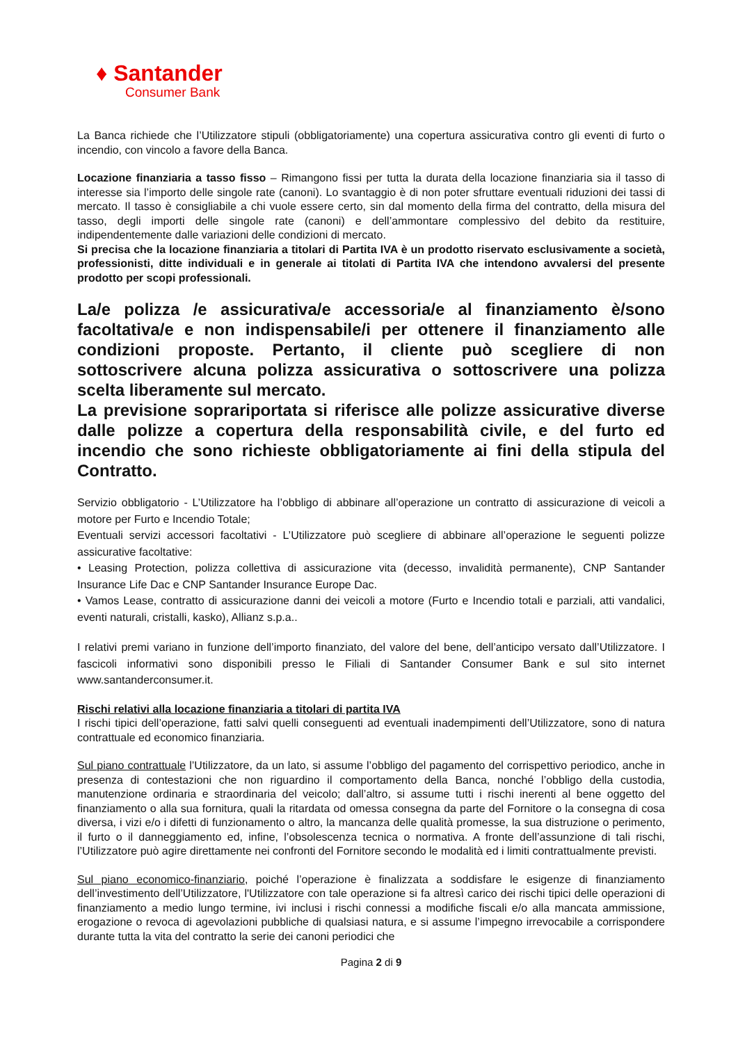♦ Santander
Consumer Bank
La Banca richiede che l’Utilizzatore stipuli (obbligatoriamente) una copertura assicurativa contro gli eventi di furto o incendio, con vincolo a favore della Banca.
Locazione finanziaria a tasso fisso – Rimangono fissi per tutta la durata della locazione finanziaria sia il tasso di interesse sia l’importo delle singole rate (canoni). Lo svantaggio è di non poter sfruttare eventuali riduzioni dei tassi di mercato. Il tasso è consigliabile a chi vuole essere certo, sin dal momento della firma del contratto, della misura del tasso, degli importi delle singole rate (canoni) e dell’ammontare complessivo del debito da restituire, indipendentemente dalle variazioni delle condizioni di mercato.
Si precisa che la locazione finanziaria a titolari di Partita IVA è un prodotto riservato esclusivamente a società, professionisti, ditte individuali e in generale ai titolati di Partita IVA che intendono avvalersi del presente prodotto per scopi professionali.
La/e polizza /e assicurativa/e accessoria/e al finanziamento è/sono facoltativa/e e non indispensabile/i per ottenere il finanziamento alle condizioni proposte. Pertanto, il cliente può scegliere di non sottoscrivere alcuna polizza assicurativa o sottoscrivere una polizza scelta liberamente sul mercato.
La previsione soprariportata si riferisce alle polizze assicurative diverse dalle polizze a copertura della responsabilità civile, e del furto ed incendio che sono richieste obbligatoriamente ai fini della stipula del Contratto.
Servizio obbligatorio - L’Utilizzatore ha l’obbligo di abbinare all’operazione un contratto di assicurazione di veicoli a motore per Furto e Incendio Totale;
Eventuali servizi accessori facoltativi - L’Utilizzatore può scegliere di abbinare all’operazione le seguenti polizze assicurative facoltative:
• Leasing Protection, polizza collettiva di assicurazione vita (decesso, invalidità permanente), CNP Santander Insurance Life Dac e CNP Santander Insurance Europe Dac.
• Vamos Lease, contratto di assicurazione danni dei veicoli a motore (Furto e Incendio totali e parziali, atti vandalici, eventi naturali, cristalli, kasko), Allianz s.p.a..
I relativi premi variano in funzione dell’importo finanziato, del valore del bene, dell’anticipo versato dall’Utilizzatore. I fascicoli informativi sono disponibili presso le Filiali di Santander Consumer Bank e sul sito internet www.santanderconsumer.it.
Rischi relativi alla locazione finanziaria a titolari di partita IVA
I rischi tipici dell’operazione, fatti salvi quelli conseguenti ad eventuali inadempimenti dell’Utilizzatore, sono di natura contrattuale ed economico finanziaria.
Sul piano contrattuale l’Utilizzatore, da un lato, si assume l’obbligo del pagamento del corrispettivo periodico, anche in presenza di contestazioni che non riguardino il comportamento della Banca, nonché l’obbligo della custodia, manutenzione ordinaria e straordinaria del veicolo; dall’altro, si assume tutti i rischi inerenti al bene oggetto del finanziamento o alla sua fornitura, quali la ritardata od omessa consegna da parte del Fornitore o la consegna di cosa diversa, i vizi e/o i difetti di funzionamento o altro, la mancanza delle qualità promesse, la sua distruzione o perimento, il furto o il danneggiamento ed, infine, l’obsolescenza tecnica o normativa. A fronte dell’assunzione di tali rischi, l’Utilizzatore può agire direttamente nei confronti del Fornitore secondo le modalità ed i limiti contrattualmente previsti.
Sul piano economico-finanziario, poiché l’operazione è finalizzata a soddisfare le esigenze di finanziamento dell’investimento dell’Utilizzatore, l'Utilizzatore con tale operazione si fa altresì carico dei rischi tipici delle operazioni di finanziamento a medio lungo termine, ivi inclusi i rischi connessi a modifiche fiscali e/o alla mancata ammissione, erogazione o revoca di agevolazioni pubbliche di qualsiasi natura, e si assume l’impegno irrevocabile a corrispondere durante tutta la vita del contratto la serie dei canoni periodici che
Pagina 2 di 9